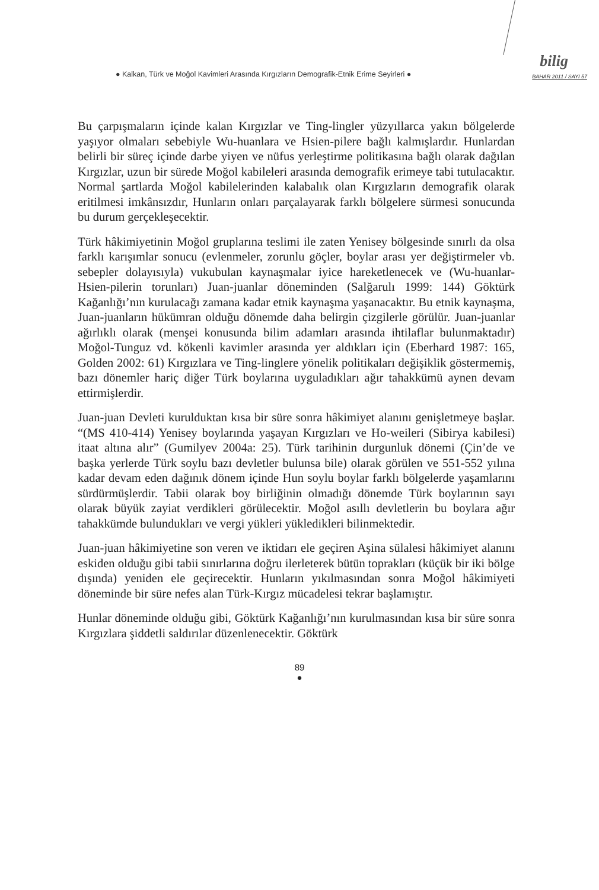● Kalkan, Türk ve Moğol Kavimleri Arasında Kırgızların Demografik-Etnik Erime Seyirleri ●
bilig
BAHAR 2011 / SAYI 57
Bu çarpışmaların içinde kalan Kırgızlar ve Ting-lingler yüzyıllarca yakın bölgelerde yaşıyor olmaları sebebiyle Wu-huanlara ve Hsien-pilere bağlı kalmışlardır. Hunlardan belirli bir süreç içinde darbe yiyen ve nüfus yerleştirme politikasına bağlı olarak dağılan Kırgızlar, uzun bir sürede Moğol kabileleri arasında demografik erimeye tabi tutulacaktır. Normal şartlarda Moğol kabilelerinden kalabalık olan Kırgızların demografik olarak eritilmesi imkânsızdır, Hunların onları parçalayarak farklı bölgelere sürmesi sonucunda bu durum gerçekleşecektir.
Türk hâkimiyetinin Moğol gruplarına teslimi ile zaten Yenisey bölgesinde sınırlı da olsa farklı karışımlar sonucu (evlenmeler, zorunlu göçler, boylar arası yer değiştirmeler vb. sebepler dolayısıyla) vukubulan kaynaşmalar iyice hareketlenecek ve (Wu-huanlar-Hsien-pilerin torunları) Juan-juanlar döneminden (Salğarulı 1999: 144) Göktürk Kağanlığı’nın kurulacağı zamana kadar etnik kaynaşma yaşanacaktır. Bu etnik kaynaşma, Juan-juanların hükümran olduğu dönemde daha belirgin çizgilerle görülür. Juan-juanlar ağırlıklı olarak (menşei konusunda bilim adamları arasında ihtilaflar bulunmaktadır) Moğol-Tunguz vd. kökenli kavimler arasında yer aldıkları için (Eberhard 1987: 165, Golden 2002: 61) Kırgızlara ve Ting-linglere yönelik politikaları değişiklik göstermemiş, bazı dönemler hariç diğer Türk boylarına uyguladıkları ağır tahakkümü aynen devam ettirmişlerdir.
Juan-juan Devleti kurulduktan kısa bir süre sonra hâkimiyet alanını genişletmeye başlar. “(MS 410-414) Yenisey boylarında yaşayan Kırgızları ve Ho-weileri (Sibirya kabilesi) itaat altına alır” (Gumilyev 2004a: 25). Türk tarihinin durgunluk dönemi (Çin’de ve başka yerlerde Türk soylu bazı devletler bulunsa bile) olarak görülen ve 551-552 yılına kadar devam eden dağınık dönem içinde Hun soylu boylar farklı bölgelerde yaşamlarını sürdürmüşlerdir. Tabii olarak boy birliğinin olmadığı dönemde Türk boylarının sayı olarak büyük zayiat verdikleri görülecektir. Moğol asıllı devletlerin bu boylara ağır tahakkümde bulundukları ve vergi yükleri yükledikleri bilinmektedir.
Juan-juan hâkimiyetine son veren ve iktidarı ele geçiren Aşina sülalesi hâkimiyet alanını eskiden olduğu gibi tabii sınırlarına doğru ilerleterek bütün toprakları (küçük bir iki bölge dışında) yeniden ele geçirecektir. Hunların yıkılmasından sonra Moğol hâkimiyeti döneminde bir süre nefes alan Türk-Kırgız mücadelesi tekrar başlamıştır.
Hunlar döneminde olduğu gibi, Göktürk Kağanlığı’nın kurulmasından kısa bir süre sonra Kırgızlara şiddetli saldırılar düzenlenecektir. Göktürk
89
●